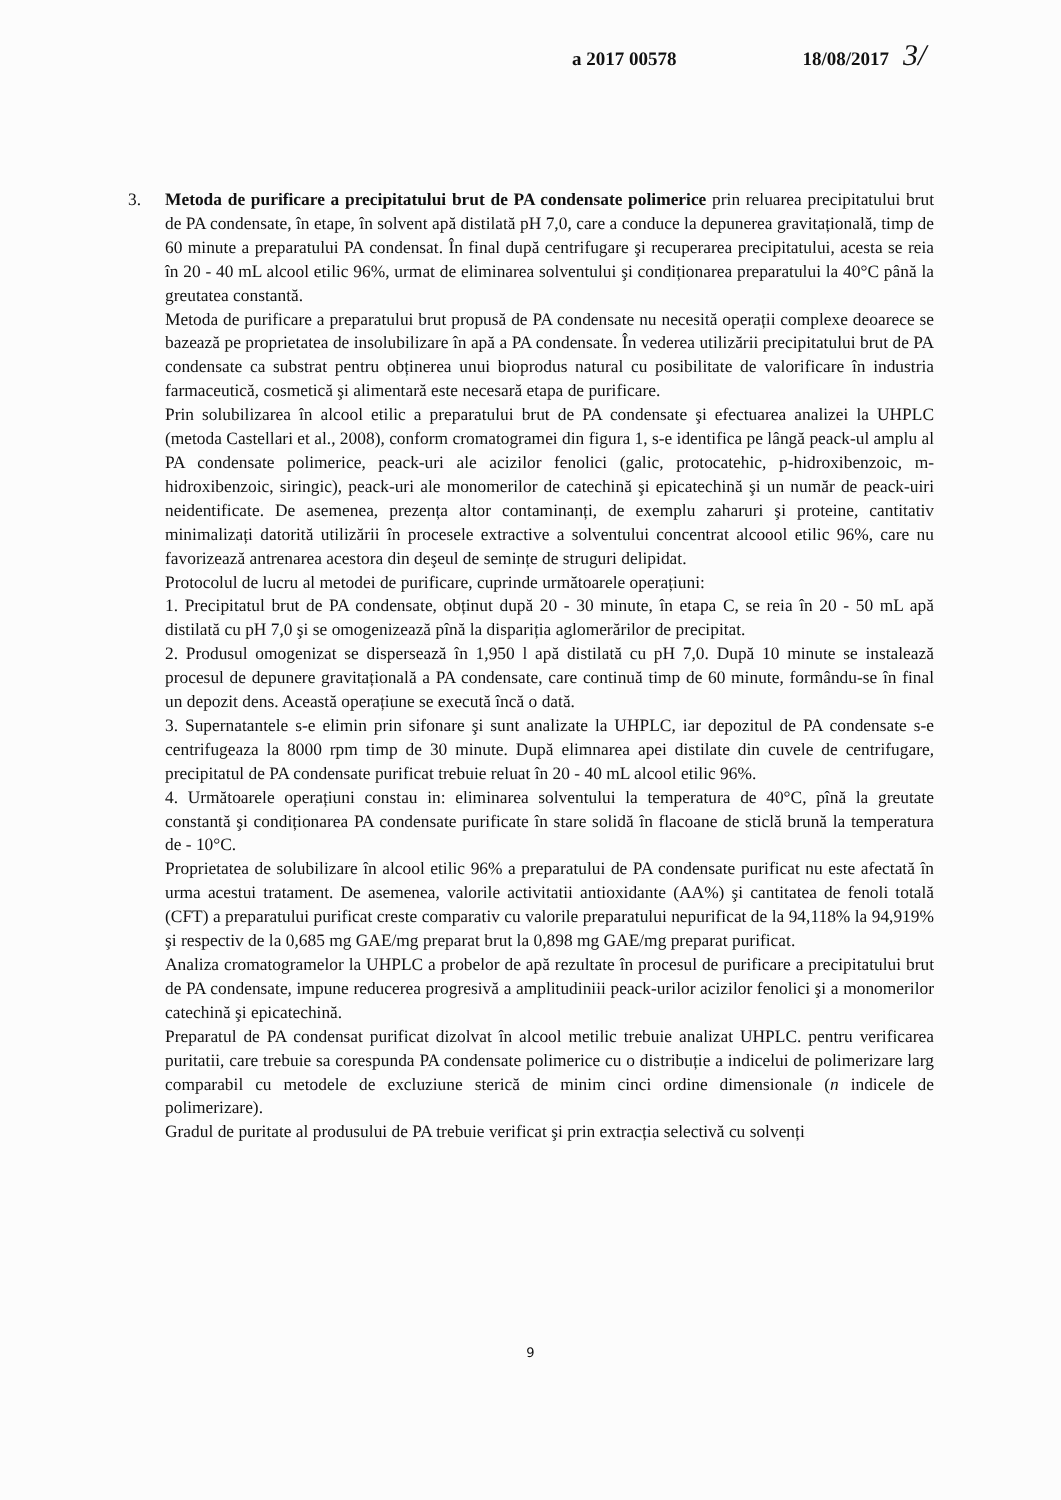a 2017 00578 18/08/2017 3/
3. Metoda de purificare a precipitatului brut de PA condensate polimerice prin reluarea precipitatului brut de PA condensate, în etape, în solvent apă distilată pH 7,0, care a conduce la depunerea gravitațională, timp de 60 minute a preparatului PA condensat. În final după centrifugare şi recuperarea precipitatului, acesta se reia în 20 - 40 mL alcool etilic 96%, urmat de eliminarea solventului şi condiționarea preparatului la 40°C până la greutatea constantă.
Metoda de purificare a preparatului brut propusă de PA condensate nu necesită operații complexe deoarece se bazează pe proprietatea de insolubilizare în apă a PA condensate. În vederea utilizării precipitatului brut de PA condensate ca substrat pentru obținerea unui bioprodus natural cu posibilitate de valorificare în industria farmaceutică, cosmetică şi alimentară este necesară etapa de purificare.
Prin solubilizarea în alcool etilic a preparatului brut de PA condensate şi efectuarea analizei la UHPLC (metoda Castellari et al., 2008), conform cromatogramei din figura 1, s-e identifica pe lângă peack-ul amplu al PA condensate polimerice, peack-uri ale acizilor fenolici (galic, protocatehic, p-hidroxibenzoic, m-hidroxibenzoic, siringic), peack-uri ale monomerilor de catechină şi epicatechină şi un număr de peack-uiri neidentificate. De asemenea, prezența altor contaminanți, de exemplu zaharuri şi proteine, cantitativ minimalizați datorită utilizării în procesele extractive a solventului concentrat alcoool etilic 96%, care nu favorizează antrenarea acestora din deşeul de semințe de struguri delipidat.
Protocolul de lucru al metodei de purificare, cuprinde următoarele operațiuni:
1. Precipitatul brut de PA condensate, obținut după 20 - 30 minute, în etapa C, se reia în 20 - 50 mL apă distilată cu pH 7,0 şi se omogenizează pînă la dispariția aglomerărilor de precipitat.
2. Produsul omogenizat se dispersează în 1,950 l apă distilată cu pH 7,0. După 10 minute se instalează procesul de depunere gravitațională a PA condensate, care continuă timp de 60 minute, formându-se în final un depozit dens. Această operațiune se execută încă o dată.
3. Supernatantele s-e elimin prin sifonare şi sunt analizate la UHPLC, iar depozitul de PA condensate s-e centrifugeaza la 8000 rpm timp de 30 minute. După elimnarea apei distilate din cuvele de centrifugare, precipitatul de PA condensate purificat trebuie reluat în 20 - 40 mL alcool etilic 96%.
4. Următoarele operațiuni constau in: eliminarea solventului la temperatura de 40°C, pînă la greutate constantă şi condiționarea PA condensate purificate în stare solidă în flacoane de sticlă brună la temperatura de - 10°C.
Proprietatea de solubilizare în alcool etilic 96% a preparatului de PA condensate purificat nu este afectată în urma acestui tratament. De asemenea, valorile activitatii antioxidante (AA%) şi cantitatea de fenoli totală (CFT) a preparatului purificat creste comparativ cu valorile preparatului nepurificat de la 94,118% la 94,919% şi respectiv de la 0,685 mg GAE/mg preparat brut la 0,898 mg GAE/mg preparat purificat.
Analiza cromatogramelor la UHPLC a probelor de apă rezultate în procesul de purificare a precipitatului brut de PA condensate, impune reducerea progresivă a amplitudiniii peack-urilor acizilor fenolici şi a monomerilor catechină şi epicatechină.
Preparatul de PA condensat purificat dizolvat în alcool metilic trebuie analizat UHPLC. pentru verificarea puritatii, care trebuie sa corespunda PA condensate polimerice cu o distribuție a indicelui de polimerizare larg comparabil cu metodele de excluziune sterică de minim cinci ordine dimensionale (n indicele de polimerizare).
Gradul de puritate al produsului de PA trebuie verificat şi prin extracția selectivă cu solvenți
9